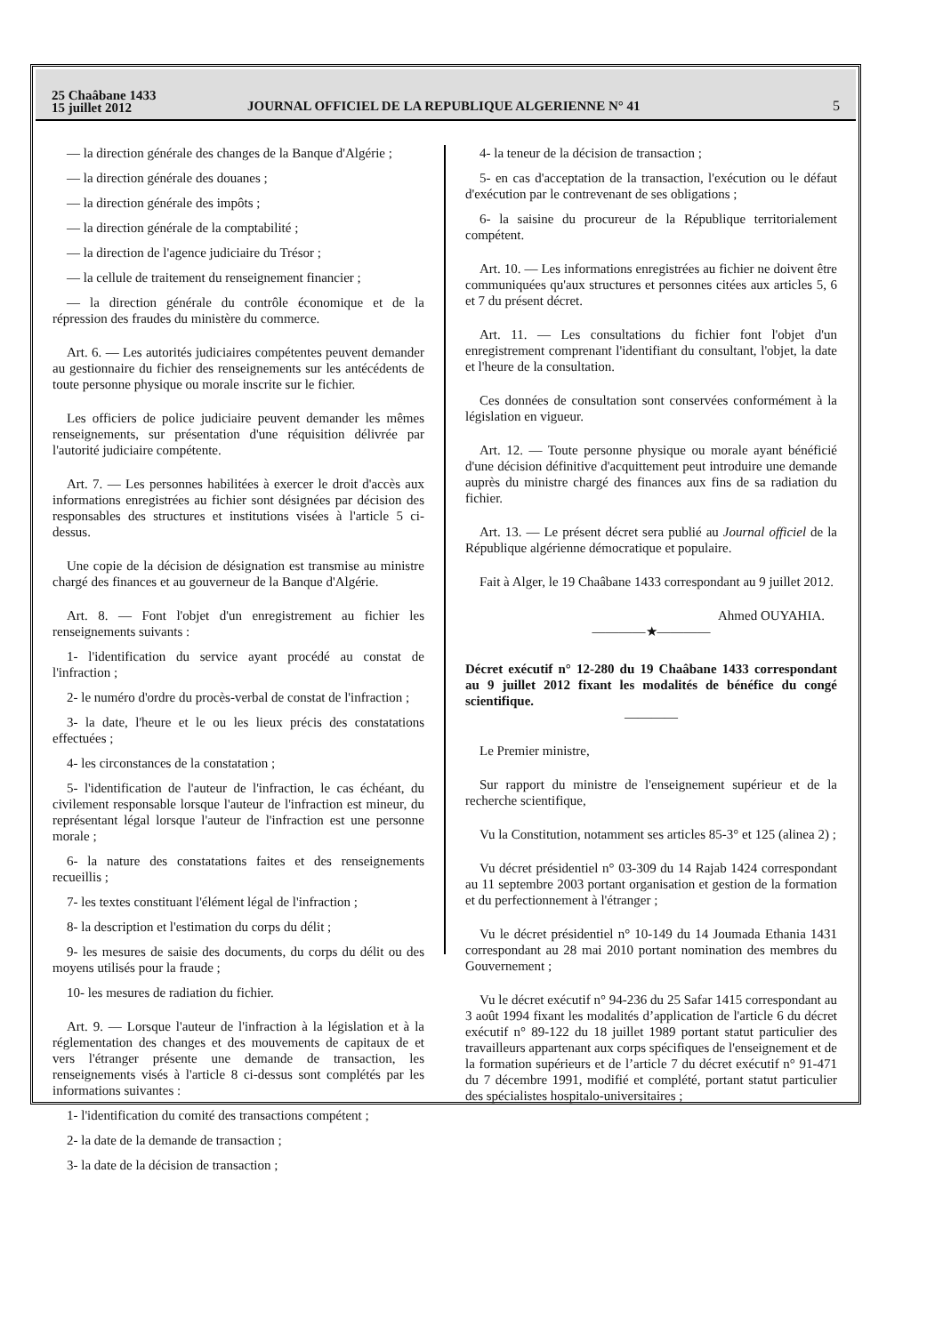25 Chaâbane 1433
15 juillet 2012
JOURNAL OFFICIEL DE LA REPUBLIQUE ALGERIENNE N° 41
5
— la direction générale des changes de la Banque d'Algérie ;
— la direction générale des douanes ;
— la direction générale des impôts ;
— la direction générale de la comptabilité ;
— la direction de l'agence judiciaire du Trésor ;
— la cellule de traitement du renseignement financier ;
— la direction générale du contrôle économique et de la répression des fraudes du ministère du commerce.
Art. 6. — Les autorités judiciaires compétentes peuvent demander au gestionnaire du fichier des renseignements sur les antécédents de toute personne physique ou morale inscrite sur le fichier.
Les officiers de police judiciaire peuvent demander les mêmes renseignements, sur présentation d'une réquisition délivrée par l'autorité judiciaire compétente.
Art. 7. — Les personnes habilitées à exercer le droit d'accès aux informations enregistrées au fichier sont désignées par décision des responsables des structures et institutions visées à l'article 5 ci-dessus.
Une copie de la décision de désignation est transmise au ministre chargé des finances et au gouverneur de la Banque d'Algérie.
Art. 8. — Font l'objet d'un enregistrement au fichier les renseignements suivants :
1- l'identification du service ayant procédé au constat de l'infraction ;
2- le numéro d'ordre du procès-verbal de constat de l'infraction ;
3- la date, l'heure et le ou les lieux précis des constatations effectuées ;
4- les circonstances de la constatation ;
5- l'identification de l'auteur de l'infraction, le cas échéant, du civilement responsable lorsque l'auteur de l'infraction est mineur, du représentant légal lorsque l'auteur de l'infraction est une personne morale ;
6- la nature des constatations faites et des renseignements recueillis ;
7- les textes constituant l'élément légal de l'infraction ;
8- la description et l'estimation du corps du délit ;
9- les mesures de saisie des documents, du corps du délit ou des moyens utilisés pour la fraude ;
10- les mesures de radiation du fichier.
Art. 9. — Lorsque l'auteur de l'infraction à la législation et à la réglementation des changes et des mouvements de capitaux de et vers l'étranger présente une demande de transaction, les renseignements visés à l'article 8 ci-dessus sont complétés par les informations suivantes :
1- l'identification du comité des transactions compétent ;
2- la date de la demande de transaction ;
3- la date de la décision de transaction ;
4- la teneur de la décision de transaction ;
5- en cas d'acceptation de la transaction, l'exécution ou le défaut d'exécution par le contrevenant de ses obligations ;
6- la saisine du procureur de la République territorialement compétent.
Art. 10. — Les informations enregistrées au fichier ne doivent être communiquées qu'aux structures et personnes citées aux articles 5, 6 et 7 du présent décret.
Art. 11. — Les consultations du fichier font l'objet d'un enregistrement comprenant l'identifiant du consultant, l'objet, la date et l'heure de la consultation.
Ces données de consultation sont conservées conformément à la législation en vigueur.
Art. 12. — Toute personne physique ou morale ayant bénéficié d'une décision définitive d'acquittement peut introduire une demande auprès du ministre chargé des finances aux fins de sa radiation du fichier.
Art. 13. — Le présent décret sera publié au Journal officiel de la République algérienne démocratique et populaire.
Fait à Alger, le 19 Chaâbane 1433 correspondant au 9 juillet 2012.
Ahmed OUYAHIA.
————★————
Décret exécutif n° 12-280 du 19 Chaâbane 1433 correspondant au 9 juillet 2012 fixant les modalités de bénéfice du congé scientifique.
————
Le Premier ministre,
Sur rapport du ministre de l'enseignement supérieur et de la recherche scientifique,
Vu la Constitution, notamment ses articles 85-3° et 125 (alinea 2) ;
Vu décret présidentiel n° 03-309 du 14 Rajab 1424 correspondant au 11 septembre 2003 portant organisation et gestion de la formation et du perfectionnement à l'étranger ;
Vu le décret présidentiel n° 10-149 du 14 Joumada Ethania 1431 correspondant au 28 mai 2010 portant nomination des membres du Gouvernement ;
Vu le décret exécutif n° 94-236 du 25 Safar 1415 correspondant au 3 août 1994 fixant les modalités d’application de l'article 6 du décret exécutif n° 89-122 du 18 juillet 1989 portant statut particulier des travailleurs appartenant aux corps spécifiques de l'enseignement et de la formation supérieurs et de l’article 7 du décret exécutif n° 91-471 du 7 décembre 1991, modifié et complété, portant statut particulier des spécialistes hospitalo-universitaires ;